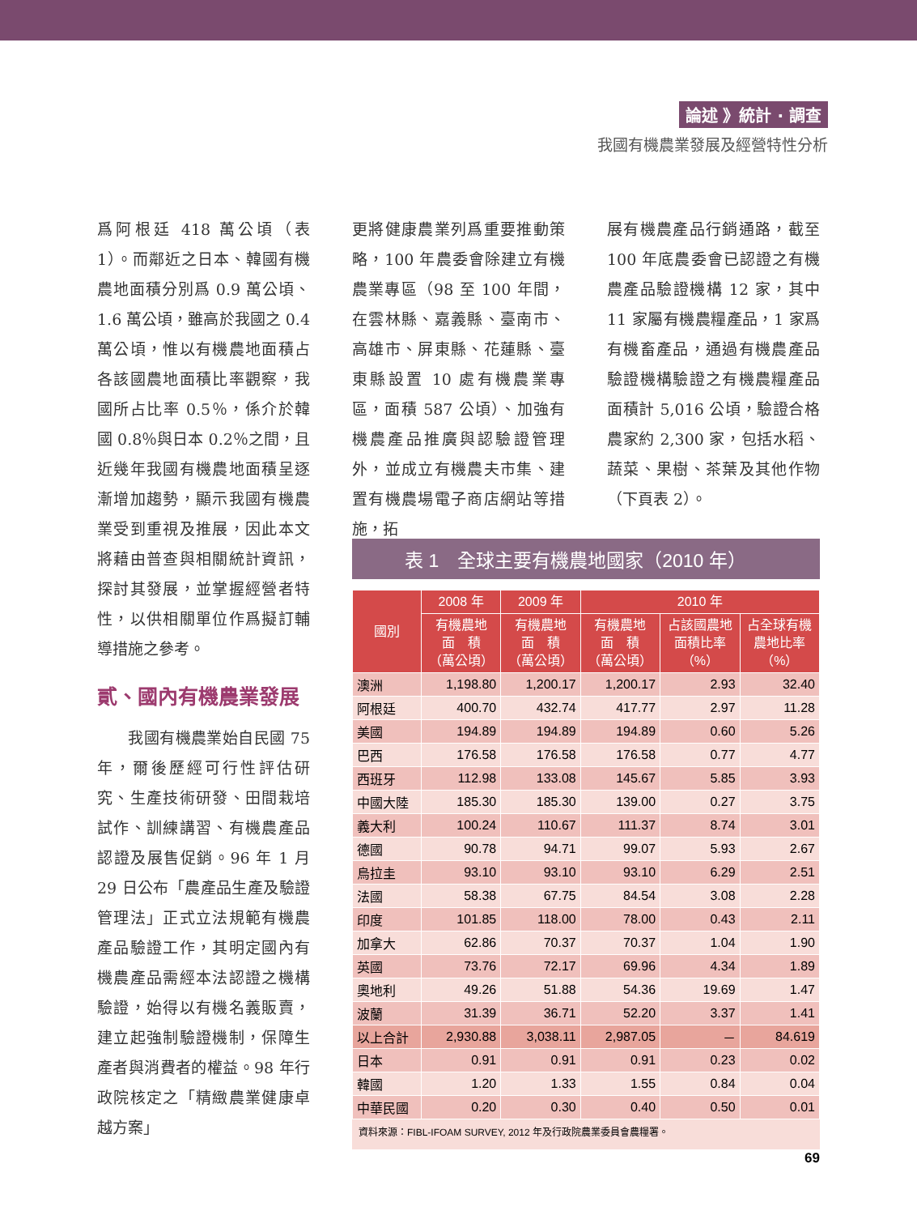論述 》統計 · 調查
我國有機農業發展及經營特性分析
爲阿根廷 418 萬公頃（表 1）。而鄰近之日本、韓國有機農地面積分別爲 0.9 萬公頃、1.6 萬公頃，雖高於我國之 0.4 萬公頃，惟以有機農地面積占各該國農地面積比率觀察，我國所占比率 0.5％，係介於韓國 0.8％與日本 0.2％之間，且近幾年我國有機農地面積呈逐漸增加趨勢，顯示我國有機農業受到重視及推展，因此本文將藉由普查與相關統計資訊，探討其發展，並掌握經營者特性，以供相關單位作爲擬訂輔導措施之參考。
貳、國內有機農業發展
  我國有機農業始自民國 75 年，爾後歷經可行性評估研究、生產技術研發、田間栽培試作、訓練講習、有機農產品認證及展售促銷。96 年 1 月 29 日公布「農產品生產及驗證管理法」正式立法規範有機農產品驗證工作，其明定國內有機農產品需經本法認證之機構驗證，始得以有機名義販賣，建立起強制驗證機制，保障生產者與消費者的權益。98 年行政院核定之「精緻農業健康卓越方案」
更將健康農業列爲重要推動策略，100 年農委會除建立有機農業專區（98 至 100 年間，在雲林縣、嘉義縣、臺南市、高雄市、屏東縣、花蓮縣、臺東縣設置 10 處有機農業專區，面積 587 公頃）、加強有機農產品推廣與認驗證管理外，並成立有機農夫市集、建置有機農場電子商店網站等措施，拓
展有機農產品行銷通路，截至 100 年底農委會已認證之有機農產品驗證機構 12 家，其中 11 家屬有機農糧產品，1 家爲有機畜產品，通過有機農產品驗證機構驗證之有機農糧產品面積計 5,016 公頃，驗證合格農家約 2,300 家，包括水稻、蔬菜、果樹、茶葉及其他作物（下頁表 2）。
表 1　全球主要有機農地國家（2010 年）
| 國別 | 2008 年 | 2009 年 | 2010 年 | | |
| --- | --- | --- | --- | --- | --- |
| | 有機農地 面 積 （萬公頃） | 有機農地 面 積 （萬公頃） | 有機農地 面 積 （萬公頃） | 占該國農地 面積比率 （%） | 占全球有機 農地比率 （%） |
| 澳洲 | 1,198.80 | 1,200.17 | 1,200.17 | 2.93 | 32.40 |
| 阿根廷 | 400.70 | 432.74 | 417.77 | 2.97 | 11.28 |
| 美國 | 194.89 | 194.89 | 194.89 | 0.60 | 5.26 |
| 巴西 | 176.58 | 176.58 | 176.58 | 0.77 | 4.77 |
| 西班牙 | 112.98 | 133.08 | 145.67 | 5.85 | 3.93 |
| 中國大陸 | 185.30 | 185.30 | 139.00 | 0.27 | 3.75 |
| 義大利 | 100.24 | 110.67 | 111.37 | 8.74 | 3.01 |
| 德國 | 90.78 | 94.71 | 99.07 | 5.93 | 2.67 |
| 烏拉圭 | 93.10 | 93.10 | 93.10 | 6.29 | 2.51 |
| 法國 | 58.38 | 67.75 | 84.54 | 3.08 | 2.28 |
| 印度 | 101.85 | 118.00 | 78.00 | 0.43 | 2.11 |
| 加拿大 | 62.86 | 70.37 | 70.37 | 1.04 | 1.90 |
| 英國 | 73.76 | 72.17 | 69.96 | 4.34 | 1.89 |
| 奧地利 | 49.26 | 51.88 | 54.36 | 19.69 | 1.47 |
| 波蘭 | 31.39 | 36.71 | 52.20 | 3.37 | 1.41 |
| 以上合計 | 2,930.88 | 3,038.11 | 2,987.05 | － | 84.619 |
| 日本 | 0.91 | 0.91 | 0.91 | 0.23 | 0.02 |
| 韓國 | 1.20 | 1.33 | 1.55 | 0.84 | 0.04 |
| 中華民國 | 0.20 | 0.30 | 0.40 | 0.50 | 0.01 |
資料來源：FIBL-IFOAM SURVEY, 2012 年及行政院農業委員會農糧署。
69